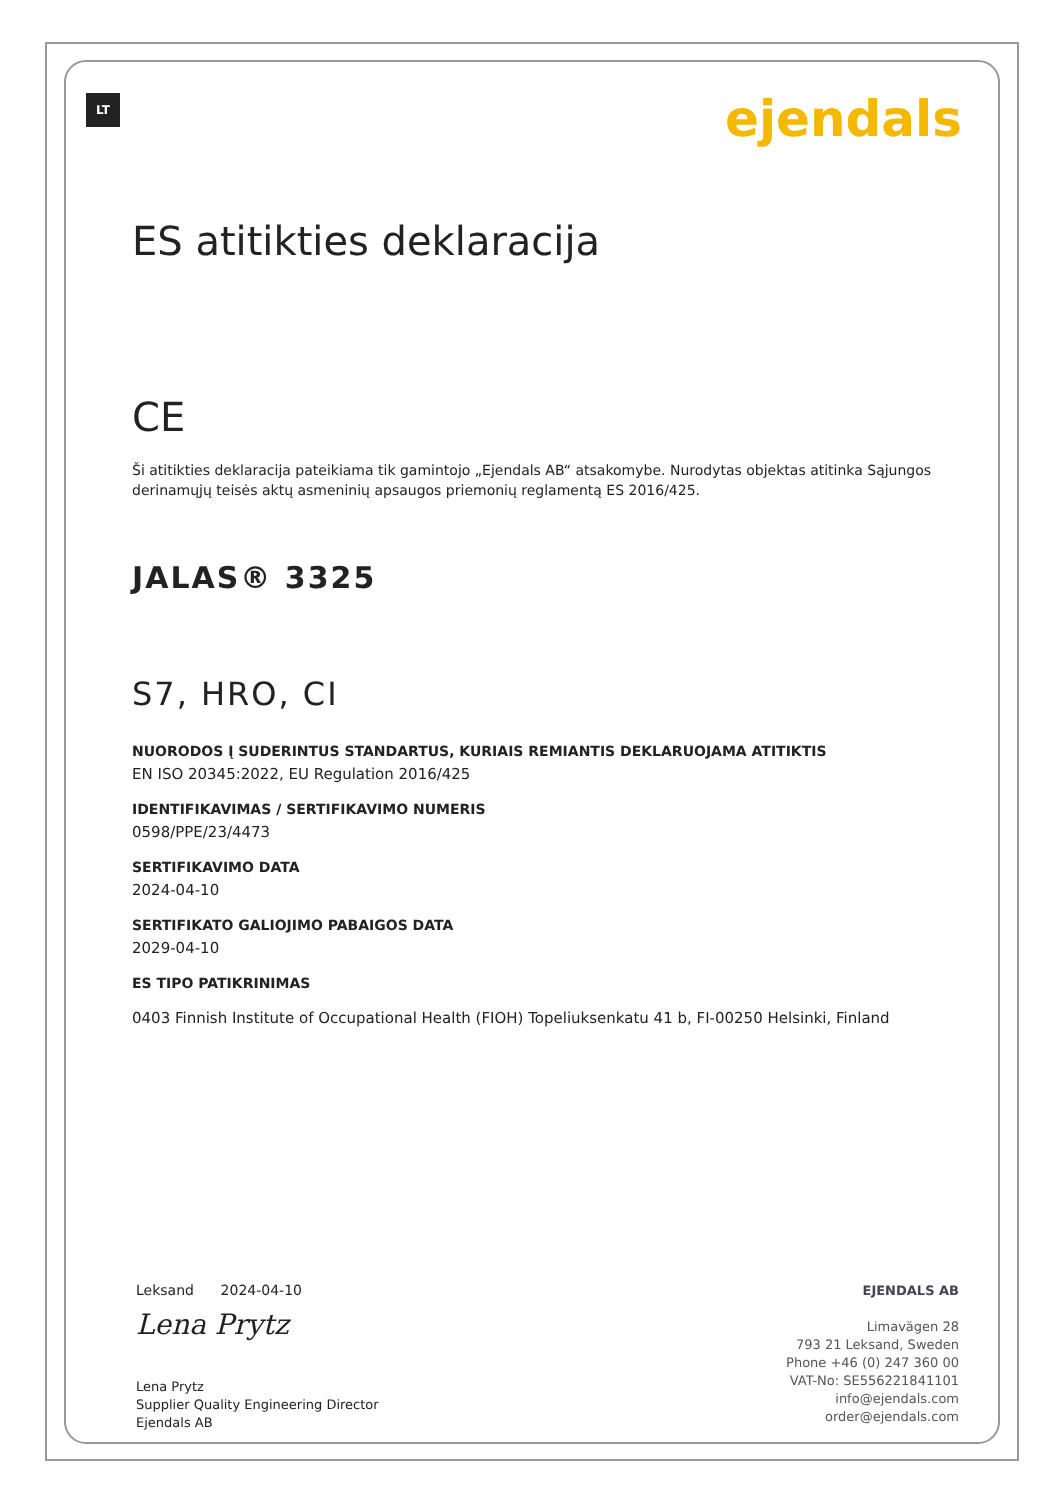LT
ejendals
ES atitikties deklaracija
CE
Ši atitikties deklaracija pateikiama tik gamintojo „Ejendals AB“ atsakomybe. Nurodytas objektas atitinka Sąjungos derinamųjų teisės aktų asmeninių apsaugos priemonių reglamentą ES 2016/425.
JALAS® 3325
S7, HRO, CI
NUORODOS Į SUDERINTUS STANDARTUS, KURIAIS REMIANTIS DEKLARUOJAMA ATITIKTIS
EN ISO 20345:2022, EU Regulation 2016/425
IDENTIFIKAVIMAS / SERTIFIKAVIMO NUMERIS
0598/PPE/23/4473
SERTIFIKAVIMO DATA
2024-04-10
SERTIFIKATO GALIOJIMO PABAIGOS DATA
2029-04-10
ES TIPO PATIKRINIMAS
0403 Finnish Institute of Occupational Health (FIOH) Topeliuksenkatu 41 b, FI-00250 Helsinki, Finland
Leksand 2024-04-10
Lena Prytz
Lena Prytz
Supplier Quality Engineering Director
Ejendals AB
EJENDALS AB
Limavägen 28
793 21 Leksand, Sweden
Phone +46 (0) 247 360 00
VAT-No: SE556221841101
info@ejendals.com
order@ejendals.com